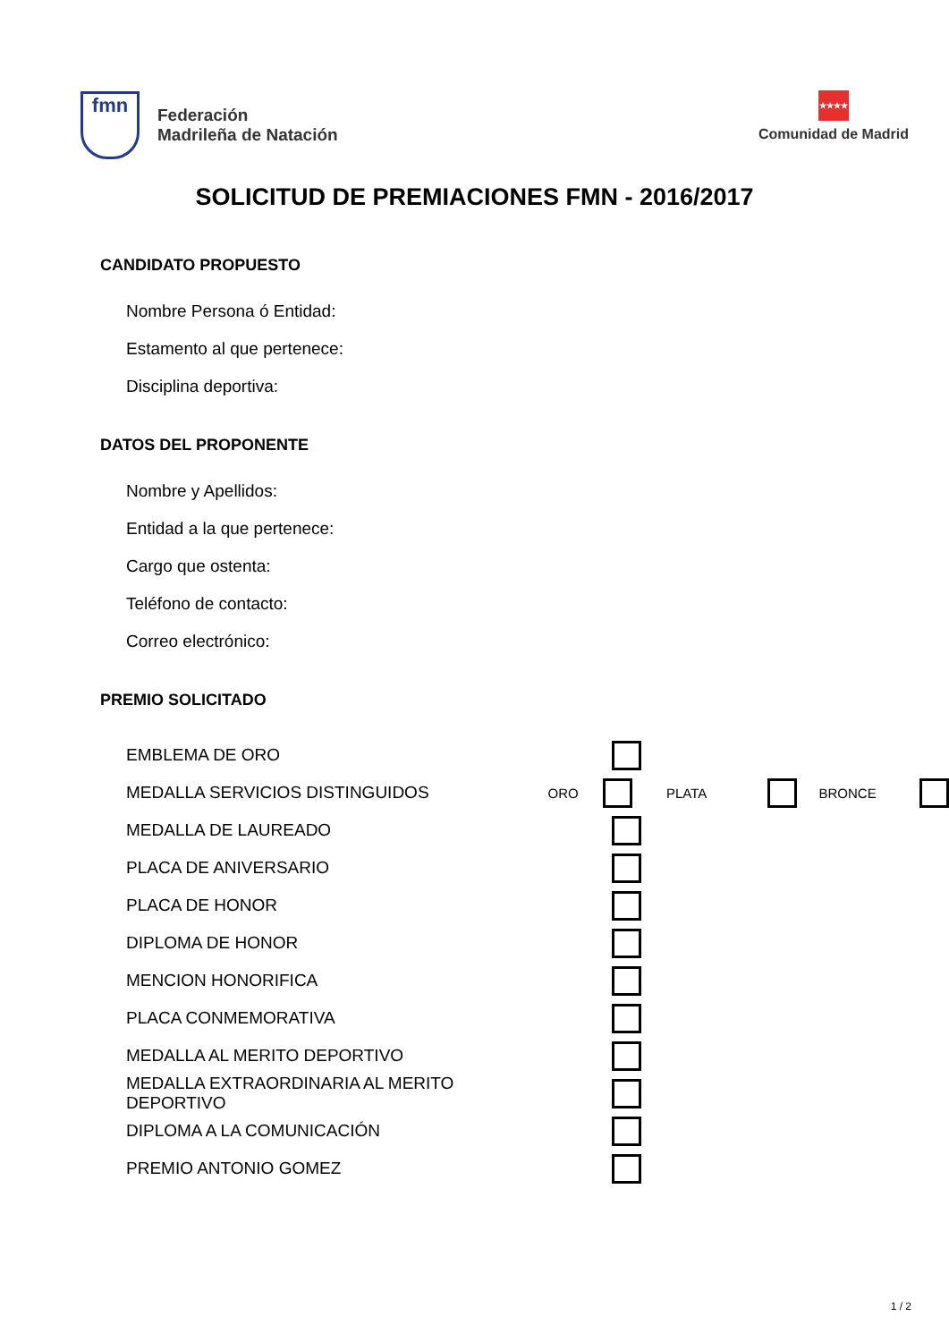fmn
Federación
Madrileña de Natación
★★★★
Comunidad de Madrid
SOLICITUD DE PREMIACIONES FMN - 2016/2017
CANDIDATO PROPUESTO
Nombre Persona ó Entidad:
Estamento al que pertenece:
Disciplina deportiva:
DATOS DEL PROPONENTE
Nombre y Apellidos:
Entidad a la que pertenece:
Cargo que ostenta:
Teléfono de contacto:
Correo electrónico:
PREMIO SOLICITADO
EMBLEMA DE ORO
MEDALLA SERVICIOS DISTINGUIDOS ORO PLATA BRONCE
MEDALLA DE LAUREADO
PLACA DE ANIVERSARIO
PLACA DE HONOR
DIPLOMA DE HONOR
MENCION HONORIFICA
PLACA CONMEMORATIVA
MEDALLA AL MERITO DEPORTIVO
MEDALLA EXTRAORDINARIA AL MERITO DEPORTIVO
DIPLOMA A LA COMUNICACIÓN
PREMIO ANTONIO GOMEZ
1 / 2